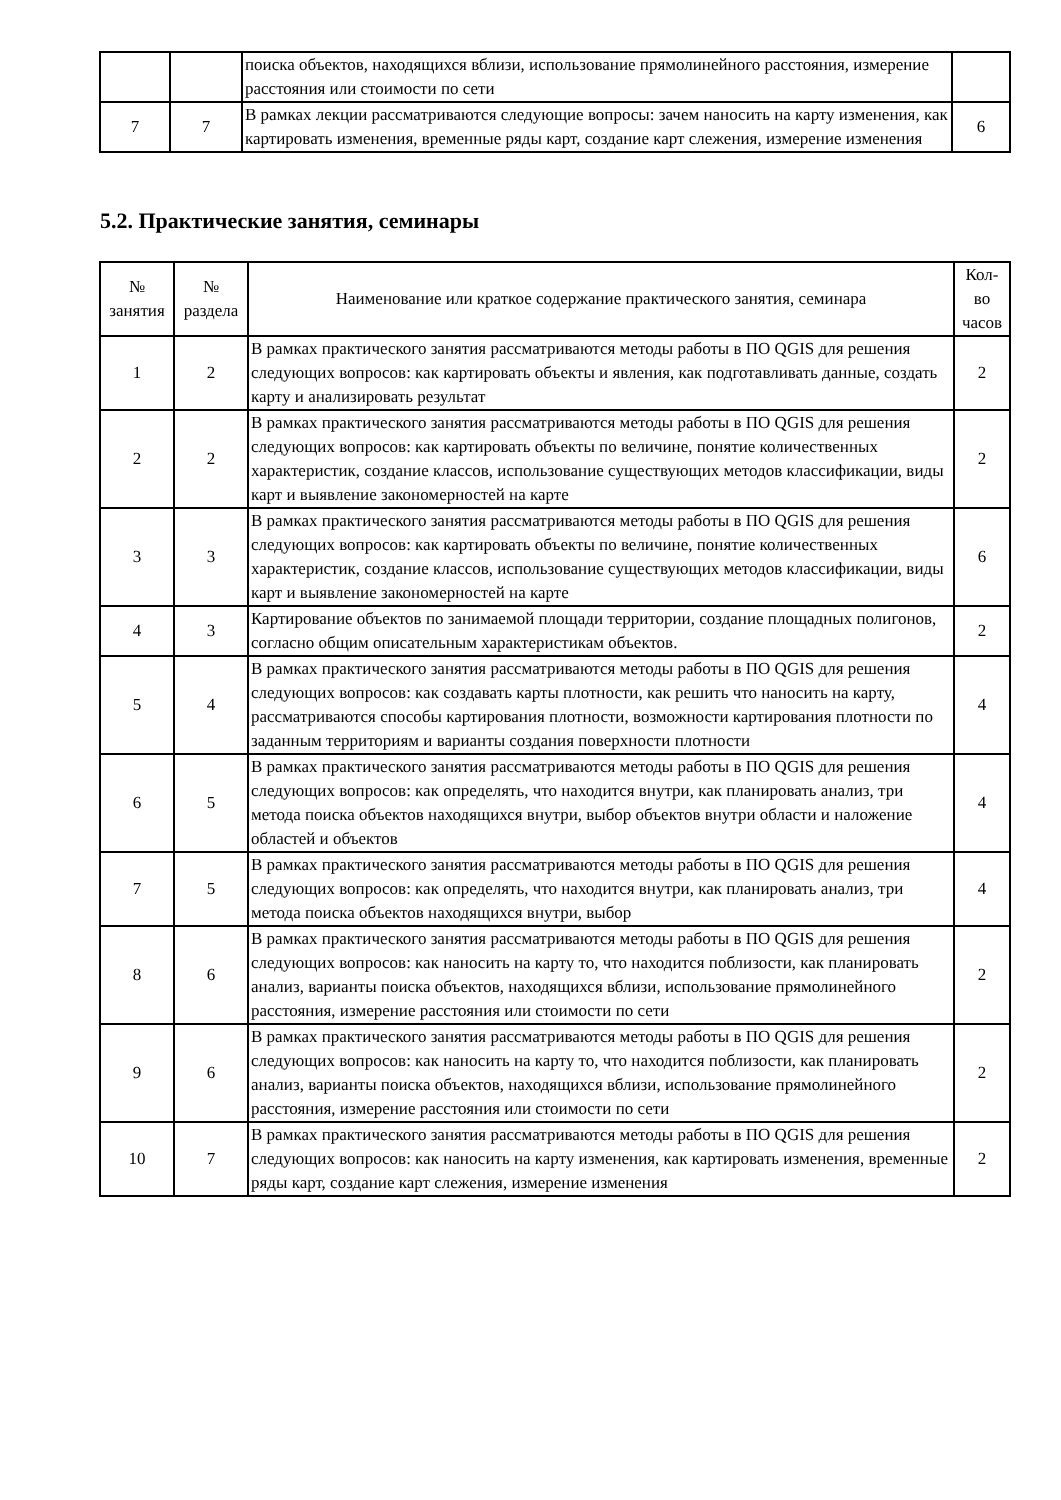| | | поиска объектов, находящихся вблизи, использование прямолинейного расстояния, измерение расстояния или стоимости по сети | |
| 7 | 7 | В рамках лекции рассматриваются следующие вопросы: зачем наносить на карту изменения, как картировать изменения, временные ряды карт, создание карт слежения, измерение изменения | 6 |
5.2. Практические занятия, семинары
| № занятия | № раздела | Наименование или краткое содержание практического занятия, семинара | Кол- во часов |
| --- | --- | --- | --- |
| 1 | 2 | В рамках практического занятия рассматриваются методы работы в ПО QGIS для решения следующих вопросов: как картировать объекты и явления, как подготавливать данные, создать карту и анализировать результат | 2 |
| 2 | 2 | В рамках практического занятия рассматриваются методы работы в ПО QGIS для решения следующих вопросов: как картировать объекты по величине, понятие количественных характеристик, создание классов, использование существующих методов классификации, виды карт и выявление закономерностей на карте | 2 |
| 3 | 3 | В рамках практического занятия рассматриваются методы работы в ПО QGIS для решения следующих вопросов: как картировать объекты по величине, понятие количественных характеристик, создание классов, использование существующих методов классификации, виды карт и выявление закономерностей на карте | 6 |
| 4 | 3 | Картирование объектов по занимаемой площади территории, создание площадных полигонов, согласно общим описательным характеристикам объектов. | 2 |
| 5 | 4 | В рамках практического занятия рассматриваются методы работы в ПО QGIS для решения следующих вопросов: как создавать карты плотности, как решить что наносить на карту, рассматриваются способы картирования плотности, возможности картирования плотности по заданным территориям и варианты создания поверхности плотности | 4 |
| 6 | 5 | В рамках практического занятия рассматриваются методы работы в ПО QGIS для решения следующих вопросов: как определять, что находится внутри, как планировать анализ, три метода поиска объектов находящихся внутри, выбор объектов внутри области и наложение областей и объектов | 4 |
| 7 | 5 | В рамках практического занятия рассматриваются методы работы в ПО QGIS для решения следующих вопросов: как определять, что находится внутри, как планировать анализ, три метода поиска объектов находящихся внутри, выбор | 4 |
| 8 | 6 | В рамках практического занятия рассматриваются методы работы в ПО QGIS для решения следующих вопросов: как наносить на карту то, что находится поблизости, как планировать анализ, варианты поиска объектов, находящихся вблизи, использование прямолинейного расстояния, измерение расстояния или стоимости по сети | 2 |
| 9 | 6 | В рамках практического занятия рассматриваются методы работы в ПО QGIS для решения следующих вопросов: как наносить на карту то, что находится поблизости, как планировать анализ, варианты поиска объектов, находящихся вблизи, использование прямолинейного расстояния, измерение расстояния или стоимости по сети | 2 |
| 10 | 7 | В рамках практического занятия рассматриваются методы работы в ПО QGIS для решения следующих вопросов: как наносить на карту изменения, как картировать изменения, временные ряды карт, создание карт слежения, измерение изменения | 2 |